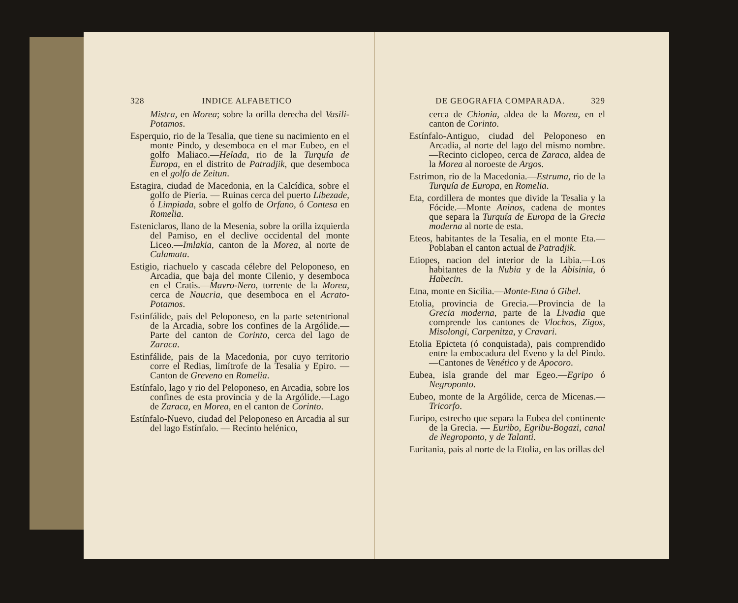328 INDICE ALFABETICO
Mistra, en Morea; sobre la orilla derecha del Vasili-Potamos.
Esperquio, rio de la Tesalia, que tiene su nacimiento en el monte Pindo, y desemboca en el mar Eubeo, en el golfo Maliaco.—Helada, rio de la Turquía de Europa, en el distrito de Patradjik, que desemboca en el golfo de Zeitun.
Estagira, ciudad de Macedonia, en la Calcídica, sobre el golfo de Pieria. — Ruinas cerca del puerto Libezade, ó Limpiada, sobre el golfo de Orfano, ó Contesa en Romelia.
Esteniclaros, llano de la Mesenia, sobre la orilla izquierda del Pamiso, en el declive occidental del monte Liceo.—Imlakia, canton de la Morea, al norte de Calamata.
Estigio, riachuelo y cascada célebre del Peloponeso, en Arcadia, que baja del monte Cilenio, y desemboca en el Cratis.—Mavro-Nero, torrente de la Morea, cerca de Naucria, que desemboca en el Acrato-Potamos.
Estinfálide, pais del Peloponeso, en la parte setentrional de la Arcadia, sobre los confines de la Argólide.—Parte del canton de Corinto, cerca del lago de Zaraca.
Estinfálide, pais de la Macedonia, por cuyo territorio corre el Redias, limítrofe de la Tesalia y Epiro. — Canton de Greveno en Romelia.
Estínfalo, lago y rio del Peloponeso, en Arcadia, sobre los confines de esta provincia y de la Argólide.—Lago de Zaraca, en Morea, en el canton de Corinto.
Estínfalo-Nuevo, ciudad del Peloponeso en Arcadia al sur del lago Estínfalo. — Recinto helénico,
DE GEOGRAFIA COMPARADA. 329
cerca de Chionia, aldea de la Morea, en el canton de Corinto.
Estínfalo-Antiguo, ciudad del Peloponeso en Arcadia, al norte del lago del mismo nombre.—Recinto ciclopeo, cerca de Zaraca, aldea de la Morea al noroeste de Argos.
Estrimon, rio de la Macedonia.—Estruma, rio de la Turquía de Europa, en Romelia.
Eta, cordillera de montes que divide la Tesalia y la Fócide.—Monte Aninos, cadena de montes que separa la Turquía de Europa de la Grecia moderna al norte de esta.
Eteos, habitantes de la Tesalia, en el monte Eta.—Poblaban el canton actual de Patradjik.
Etiopes, nacion del interior de la Libia.—Los habitantes de la Nubia y de la Abisinia, ó Habecin.
Etna, monte en Sicilia.—Monte-Etna ó Gibel.
Etolia, provincia de Grecia.—Provincia de la Grecia moderna, parte de la Livadia que comprende los cantones de Vlochos, Zigos, Misolongi, Carpenitza, y Cravari.
Etolia Epicteta (ó conquistada), pais comprendido entre la embocadura del Eveno y la del Pindo.—Cantones de Venético y de Apocoro.
Eubea, isla grande del mar Egeo.—Egripo ó Negroponto.
Eubeo, monte de la Argólide, cerca de Micenas.—Tricorfo.
Euripo, estrecho que separa la Eubea del continente de la Grecia. — Euribo, Egribu-Bogazi, canal de Negroponto, y de Talanti.
Euritania, pais al norte de la Etolia, en las orillas del